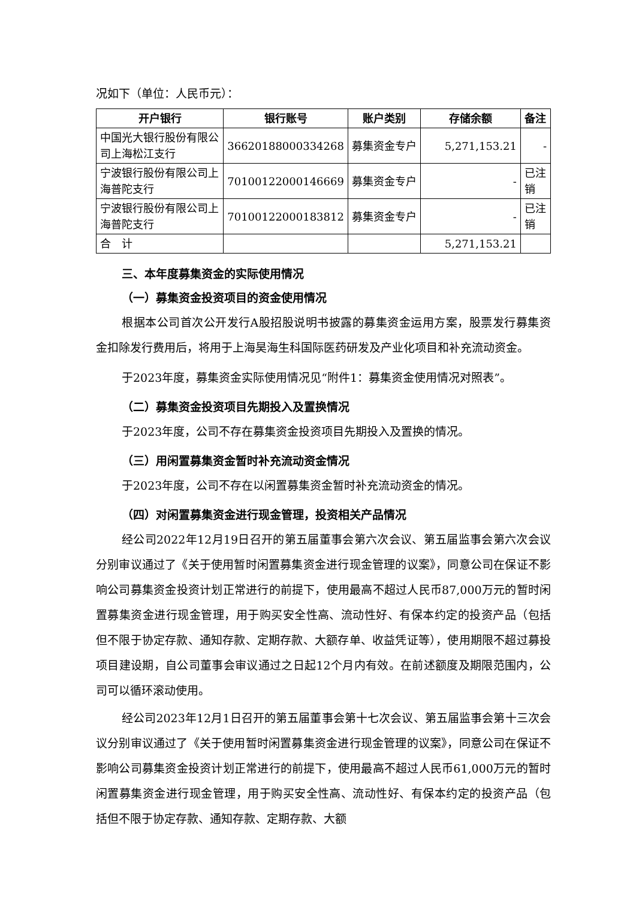况如下（单位：人民币元）：
| 开户银行 | 银行账号 | 账户类别 | 存储余额 | 备注 |
| --- | --- | --- | --- | --- |
| 中国光大银行股份有限公司上海松江支行 | 36620188000334268 | 募集资金专户 | 5,271,153.21 | - |
| 宁波银行股份有限公司上海普陀支行 | 70100122000146669 | 募集资金专户 | - | 已注销 |
| 宁波银行股份有限公司上海普陀支行 | 70100122000183812 | 募集资金专户 | - | 已注销 |
| 合 计 | | | 5,271,153.21 | |
三、本年度募集资金的实际使用情况
（一）募集资金投资项目的资金使用情况
根据本公司首次公开发行A股招股说明书披露的募集资金运用方案，股票发行募集资金扣除发行费用后，将用于上海昊海生科国际医药研发及产业化项目和补充流动资金。
于2023年度，募集资金实际使用情况见“附件1：募集资金使用情况对照表”。
（二）募集资金投资项目先期投入及置换情况
于2023年度，公司不存在募集资金投资项目先期投入及置换的情况。
（三）用闲置募集资金暂时补充流动资金情况
于2023年度，公司不存在以闲置募集资金暂时补充流动资金的情况。
（四）对闲置募集资金进行现金管理，投资相关产品情况
经公司2022年12月19日召开的第五届董事会第六次会议、第五届监事会第六次会议分别审议通过了《关于使用暂时闲置募集资金进行现金管理的议案》，同意公司在保证不影响公司募集资金投资计划正常进行的前提下，使用最高不超过人民币87,000万元的暂时闲置募集资金进行现金管理，用于购买安全性高、流动性好、有保本约定的投资产品（包括但不限于协定存款、通知存款、定期存款、大额存单、收益凭证等），使用期限不超过募投项目建设期，自公司董事会审议通过之日起12个月内有效。在前述额度及期限范围内，公司可以循环滚动使用。
经公司2023年12月1日召开的第五届董事会第十七次会议、第五届监事会第十三次会议分别审议通过了《关于使用暂时闲置募集资金进行现金管理的议案》，同意公司在保证不影响公司募集资金投资计划正常进行的前提下，使用最高不超过人民币61,000万元的暂时闲置募集资金进行现金管理，用于购买安全性高、流动性好、有保本约定的投资产品（包括但不限于协定存款、通知存款、定期存款、大额